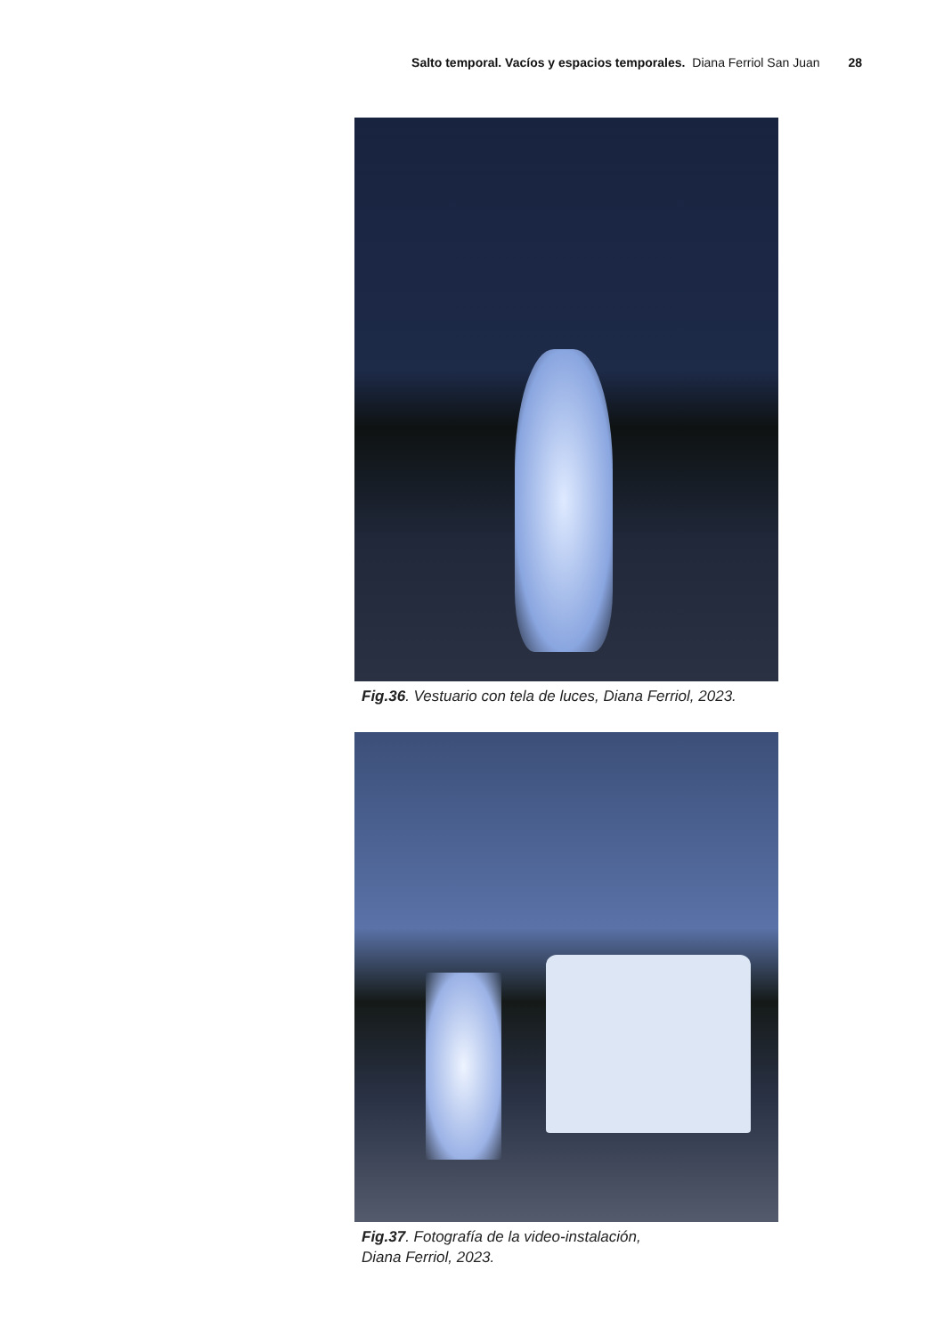Salto temporal. Vacíos y espacios temporales. Diana Ferriol San Juan 28
Fig.36. Vestuario con tela de luces, Diana Ferriol, 2023.
Fig.37. Fotografía de la video-instalación,
Diana Ferriol, 2023.